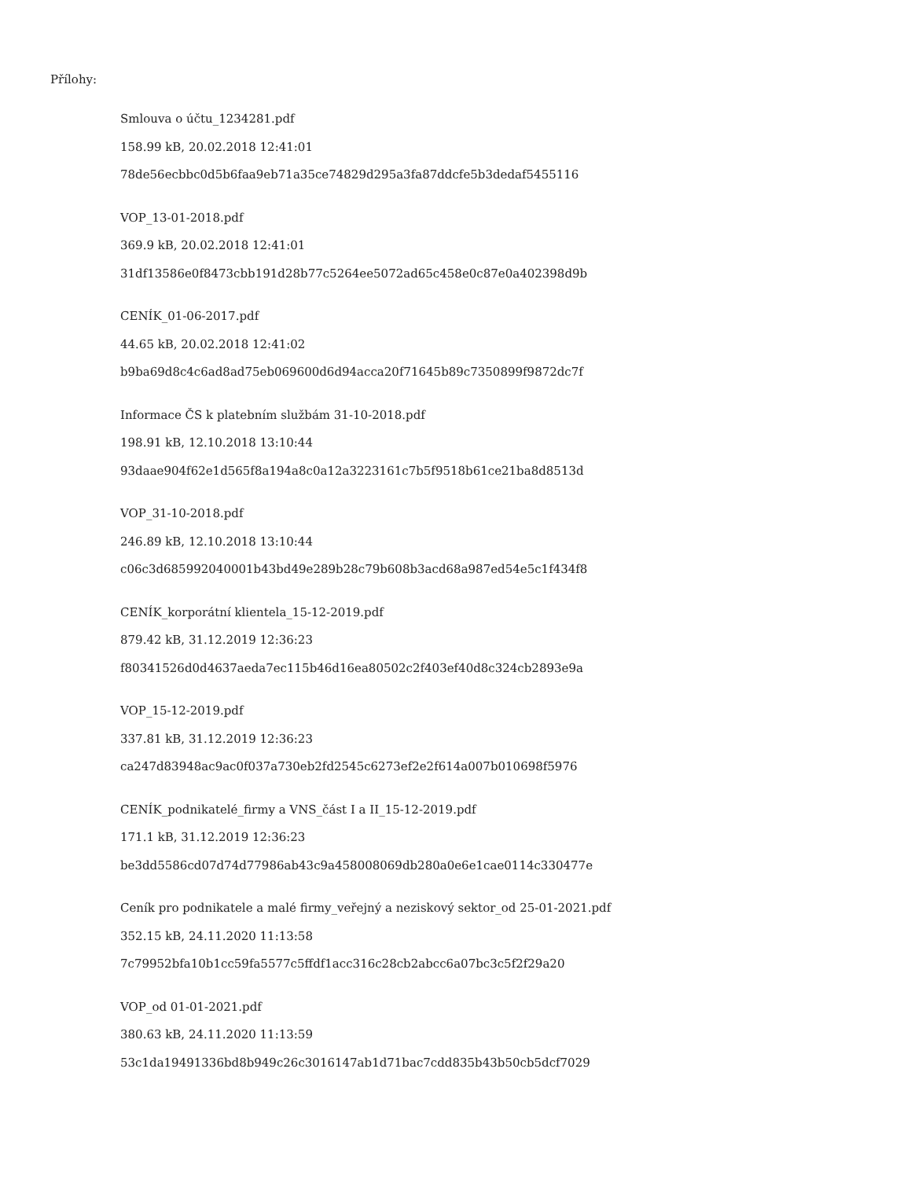Přílohy:
Smlouva o účtu_1234281.pdf
158.99 kB, 20.02.2018 12:41:01
78de56ecbbc0d5b6faa9eb71a35ce74829d295a3fa87ddcfe5b3dedaf5455116
VOP_13-01-2018.pdf
369.9 kB, 20.02.2018 12:41:01
31df13586e0f8473cbb191d28b77c5264ee5072ad65c458e0c87e0a402398d9b
CENÍK_01-06-2017.pdf
44.65 kB, 20.02.2018 12:41:02
b9ba69d8c4c6ad8ad75eb069600d6d94acca20f71645b89c7350899f9872dc7f
Informace ČS k platebním službám 31-10-2018.pdf
198.91 kB, 12.10.2018 13:10:44
93daae904f62e1d565f8a194a8c0a12a3223161c7b5f9518b61ce21ba8d8513d
VOP_31-10-2018.pdf
246.89 kB, 12.10.2018 13:10:44
c06c3d685992040001b43bd49e289b28c79b608b3acd68a987ed54e5c1f434f8
CENÍK_korporátní klientela_15-12-2019.pdf
879.42 kB, 31.12.2019 12:36:23
f80341526d0d4637aeda7ec115b46d16ea80502c2f403ef40d8c324cb2893e9a
VOP_15-12-2019.pdf
337.81 kB, 31.12.2019 12:36:23
ca247d83948ac9ac0f037a730eb2fd2545c6273ef2e2f614a007b010698f5976
CENÍK_podnikatelé_firmy a VNS_část I a II_15-12-2019.pdf
171.1 kB, 31.12.2019 12:36:23
be3dd5586cd07d74d77986ab43c9a458008069db280a0e6e1cae0114c330477e
Ceník pro podnikatele a malé firmy_veřejný a neziskový sektor_od 25-01-2021.pdf
352.15 kB, 24.11.2020 11:13:58
7c79952bfa10b1cc59fa5577c5ffdf1acc316c28cb2abcc6a07bc3c5f2f29a20
VOP_od 01-01-2021.pdf
380.63 kB, 24.11.2020 11:13:59
53c1da19491336bd8b949c26c3016147ab1d71bac7cdd835b43b50cb5dcf7029